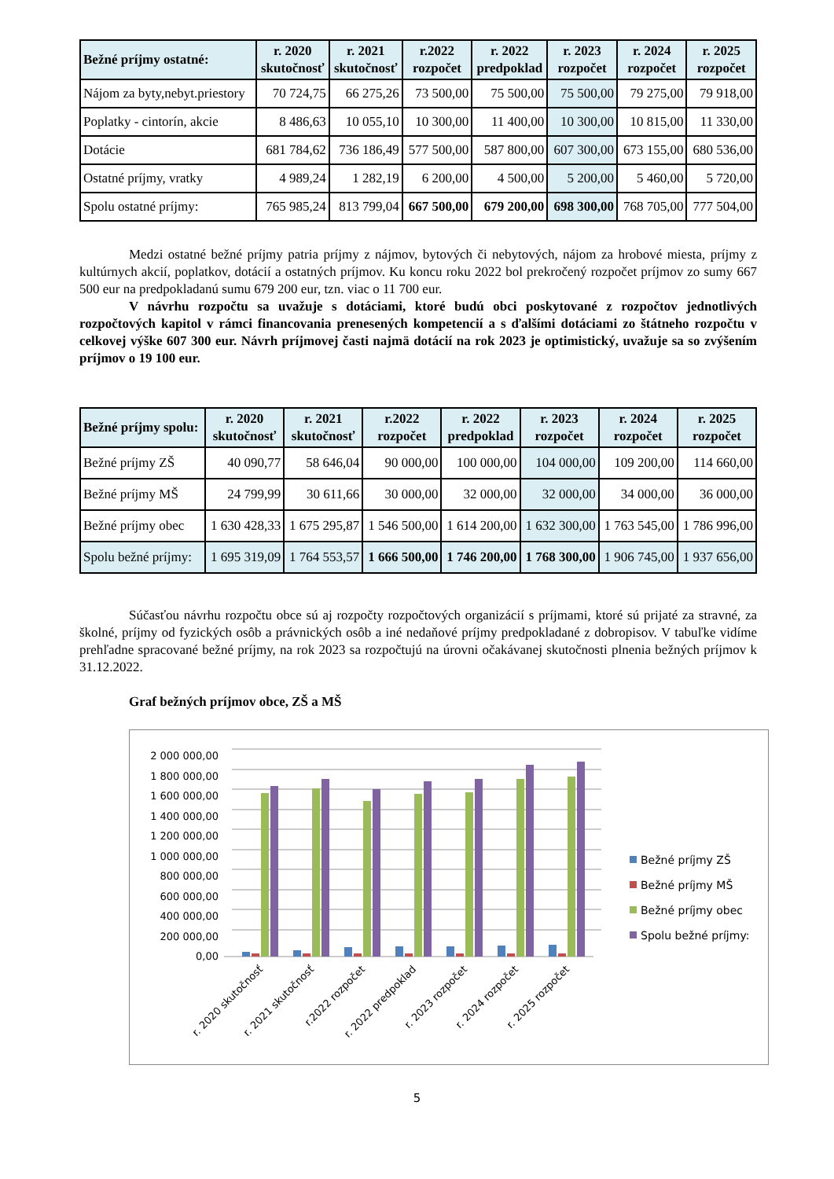| Bežné príjmy ostatné: | r. 2020 skutočnosť | r. 2021 skutočnosť | r.2022 rozpočet | r. 2022 predpoklad | r. 2023 rozpočet | r. 2024 rozpočet | r. 2025 rozpočet |
| --- | --- | --- | --- | --- | --- | --- | --- |
| Nájom za byty,nebyt.priestory | 70 724,75 | 66 275,26 | 73 500,00 | 75 500,00 | 75 500,00 | 79 275,00 | 79 918,00 |
| Poplatky - cintorín, akcie | 8 486,63 | 10 055,10 | 10 300,00 | 11 400,00 | 10 300,00 | 10 815,00 | 11 330,00 |
| Dotácie | 681 784,62 | 736 186,49 | 577 500,00 | 587 800,00 | 607 300,00 | 673 155,00 | 680 536,00 |
| Ostatné príjmy, vratky | 4 989,24 | 1 282,19 | 6 200,00 | 4 500,00 | 5 200,00 | 5 460,00 | 5 720,00 |
| Spolu ostatné príjmy: | 765 985,24 | 813 799,04 | 667 500,00 | 679 200,00 | 698 300,00 | 768 705,00 | 777 504,00 |
Medzi ostatné bežné príjmy patria príjmy z nájmov, bytových či nebytových, nájom za hrobové miesta, príjmy z kultúrnych akcií, poplatkov, dotácií a ostatných príjmov. Ku koncu roku 2022 bol prekročený rozpočet príjmov zo sumy 667 500 eur na predpokladanú sumu 679 200 eur, tzn. viac o 11 700 eur.
V návrhu rozpočtu sa uvažuje s dotáciami, ktoré budú obci poskytované z rozpočtov jednotlivých rozpočtových kapitol v rámci financovania prenesených kompetencií a s ďalšími dotáciami zo štátneho rozpočtu v celkovej výške 607 300 eur. Návrh príjmovej časti najmä dotácií na rok 2023 je optimistický, uvažuje sa so zvýšením príjmov o 19 100 eur.
| Bežné príjmy spolu: | r. 2020 skutočnosť | r. 2021 skutočnosť | r.2022 rozpočet | r. 2022 predpoklad | r. 2023 rozpočet | r. 2024 rozpočet | r. 2025 rozpočet |
| --- | --- | --- | --- | --- | --- | --- | --- |
| Bežné príjmy ZŠ | 40 090,77 | 58 646,04 | 90 000,00 | 100 000,00 | 104 000,00 | 109 200,00 | 114 660,00 |
| Bežné príjmy MŠ | 24 799,99 | 30 611,66 | 30 000,00 | 32 000,00 | 32 000,00 | 34 000,00 | 36 000,00 |
| Bežné príjmy obec | 1 630 428,33 | 1 675 295,87 | 1 546 500,00 | 1 614 200,00 | 1 632 300,00 | 1 763 545,00 | 1 786 996,00 |
| Spolu bežné príjmy: | 1 695 319,09 | 1 764 553,57 | 1 666 500,00 | 1 746 200,00 | 1 768 300,00 | 1 906 745,00 | 1 937 656,00 |
Súčasťou návrhu rozpočtu obce sú aj rozpočty rozpočtových organizácií s príjmami, ktoré sú prijaté za stravné, za školné, príjmy od fyzických osôb a právnických osôb a iné nedaňové príjmy predpokladané z dobropisov. V tabuľke vidíme prehľadne spracované bežné príjmy, na rok 2023 sa rozpočtujú na úrovni očakávanej skutočnosti plnenia bežných príjmov k 31.12.2022.
Graf bežných príjmov obce, ZŠ a MŠ
2 000 000,00
1 800 000,00
1 600 000,00
1 400 000,00
1 200 000,00
1 000 000,00
800 000,00
600 000,00
400 000,00
200 000,00
0,00
r. 2020 skutočnosť
r. 2021 skutočnosť
r.2022 rozpočet
r. 2022 predpoklad
r. 2023 rozpočet
r. 2024 rozpočet
r. 2025 rozpočet
Bežné príjmy ZŠ
Bežné príjmy MŠ
Bežné príjmy obec
Spolu bežné príjmy:
5